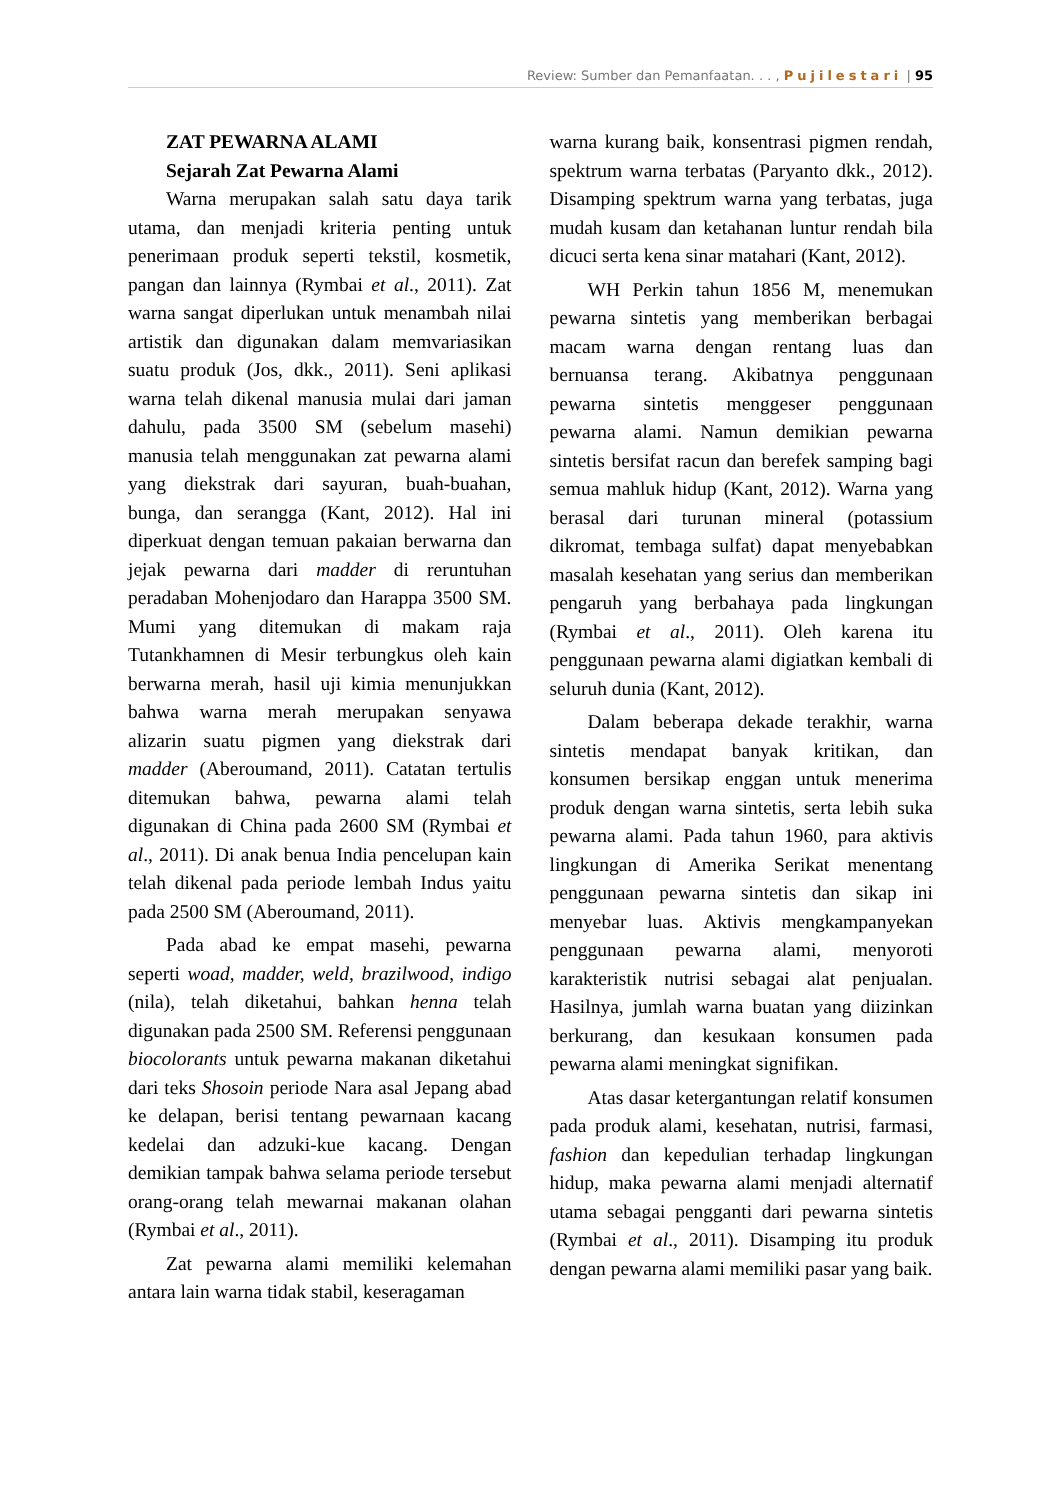Review: Sumber dan Pemanfaatan. . . , Pujilestari | 95
ZAT PEWARNA ALAMI
Sejarah Zat Pewarna Alami
Warna merupakan salah satu daya tarik utama, dan menjadi kriteria penting untuk penerimaan produk seperti tekstil, kosmetik, pangan dan lainnya (Rymbai et al., 2011). Zat warna sangat diperlukan untuk menambah nilai artistik dan digunakan dalam memvariasikan suatu produk (Jos, dkk., 2011). Seni aplikasi warna telah dikenal manusia mulai dari jaman dahulu, pada 3500 SM (sebelum masehi) manusia telah menggunakan zat pewarna alami yang diekstrak dari sayuran, buah-buahan, bunga, dan serangga (Kant, 2012). Hal ini diperkuat dengan temuan pakaian berwarna dan jejak pewarna dari madder di reruntuhan peradaban Mohenjodaro dan Harappa 3500 SM. Mumi yang ditemukan di makam raja Tutankhamnen di Mesir terbungkus oleh kain berwarna merah, hasil uji kimia menunjukkan bahwa warna merah merupakan senyawa alizarin suatu pigmen yang diekstrak dari madder (Aberoumand, 2011). Catatan tertulis ditemukan bahwa, pewarna alami telah digunakan di China pada 2600 SM (Rymbai et al., 2011). Di anak benua India pencelupan kain telah dikenal pada periode lembah Indus yaitu pada 2500 SM (Aberoumand, 2011).
Pada abad ke empat masehi, pewarna seperti woad, madder, weld, brazilwood, indigo (nila), telah diketahui, bahkan henna telah digunakan pada 2500 SM. Referensi penggunaan biocolorants untuk pewarna makanan diketahui dari teks Shosoin periode Nara asal Jepang abad ke delapan, berisi tentang pewarnaan kacang kedelai dan adzuki-kue kacang. Dengan demikian tampak bahwa selama periode tersebut orang-orang telah mewarnai makanan olahan (Rymbai et al., 2011).
Zat pewarna alami memiliki kelemahan antara lain warna tidak stabil, keseragaman
warna kurang baik, konsentrasi pigmen rendah, spektrum warna terbatas (Paryanto dkk., 2012). Disamping spektrum warna yang terbatas, juga mudah kusam dan ketahanan luntur rendah bila dicuci serta kena sinar matahari (Kant, 2012).
WH Perkin tahun 1856 M, menemukan pewarna sintetis yang memberikan berbagai macam warna dengan rentang luas dan bernuansa terang. Akibatnya penggunaan pewarna sintetis menggeser penggunaan pewarna alami. Namun demikian pewarna sintetis bersifat racun dan berefek samping bagi semua mahluk hidup (Kant, 2012). Warna yang berasal dari turunan mineral (potassium dikromat, tembaga sulfat) dapat menyebabkan masalah kesehatan yang serius dan memberikan pengaruh yang berbahaya pada lingkungan (Rymbai et al., 2011). Oleh karena itu penggunaan pewarna alami digiatkan kembali di seluruh dunia (Kant, 2012).
Dalam beberapa dekade terakhir, warna sintetis mendapat banyak kritikan, dan konsumen bersikap enggan untuk menerima produk dengan warna sintetis, serta lebih suka pewarna alami. Pada tahun 1960, para aktivis lingkungan di Amerika Serikat menentang penggunaan pewarna sintetis dan sikap ini menyebar luas. Aktivis mengkampanyekan penggunaan pewarna alami, menyoroti karakteristik nutrisi sebagai alat penjualan. Hasilnya, jumlah warna buatan yang diizinkan berkurang, dan kesukaan konsumen pada pewarna alami meningkat signifikan.
Atas dasar ketergantungan relatif konsumen pada produk alami, kesehatan, nutrisi, farmasi, fashion dan kepedulian terhadap lingkungan hidup, maka pewarna alami menjadi alternatif utama sebagai pengganti dari pewarna sintetis (Rymbai et al., 2011). Disamping itu produk dengan pewarna alami memiliki pasar yang baik.